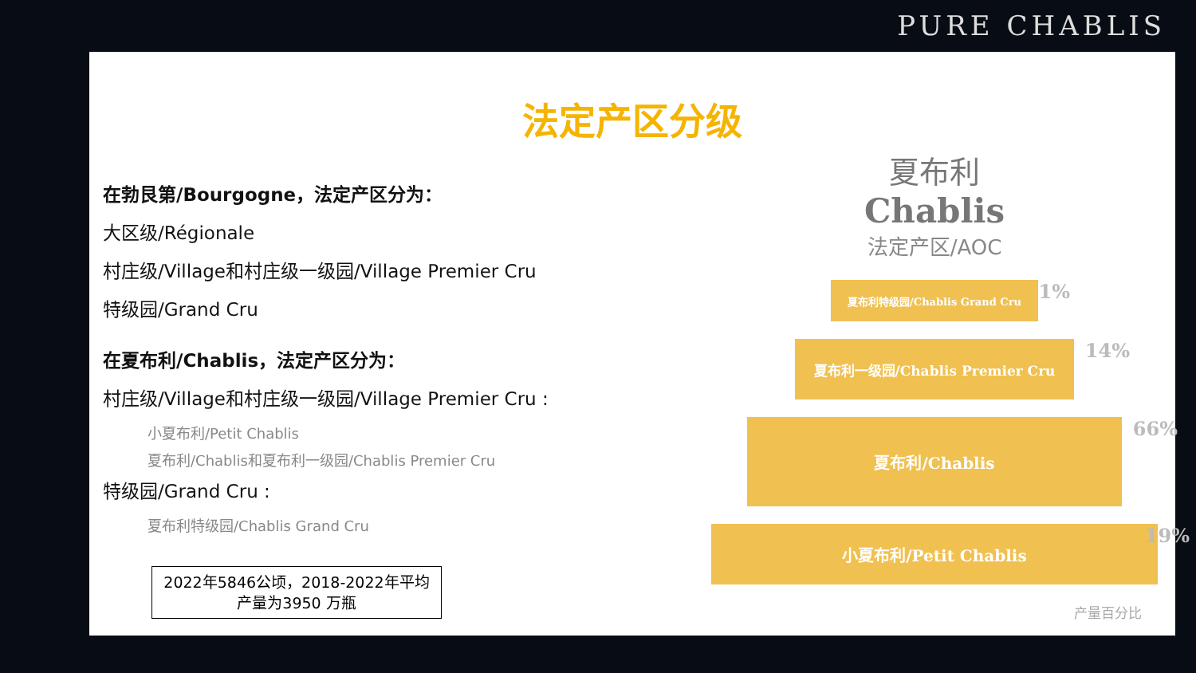PURE CHABLIS
法定产区分级
在勃艮第/Bourgogne，法定产区分为：
大区级/Régionale
村庄级/Village和村庄级一级园/Village Premier Cru
特级园/Grand Cru
在夏布利/Chablis，法定产区分为：
村庄级/Village和村庄级一级园/Village Premier Cru :
小夏布利/Petit Chablis
夏布利/Chablis和夏布利一级园/Chablis Premier Cru
特级园/Grand Cru :
夏布利特级园/Chablis Grand Cru
2022年5846公顷，2018-2022年平均
产量为3950 万瓶
夏布利
Chablis
法定产区/AOC
夏布利特级园/Chablis Grand Cru 1%
夏布利一级园/Chablis Premier Cru 14%
夏布利/Chablis 66%
小夏布利/Petit Chablis 19%
产量百分比